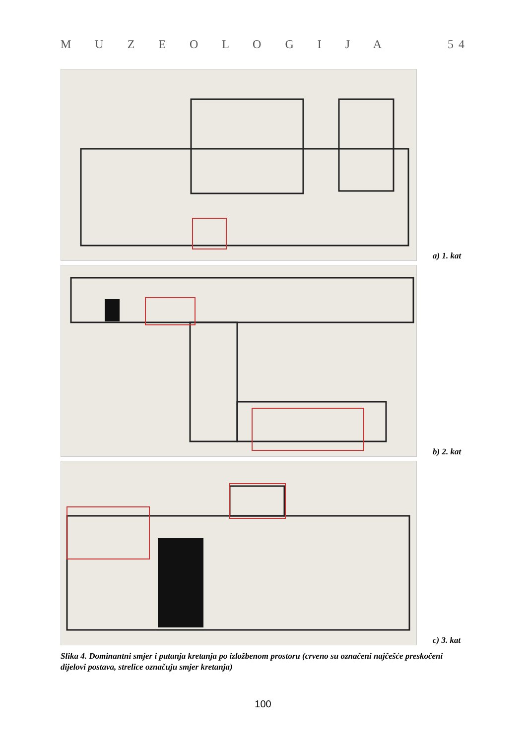M U Z E O L O G I J A 5 4
a) 1. kat
b) 2. kat
c) 3. kat
Slika 4. Dominantni smjer i putanja kretanja po izložbenom prostoru (crveno su označeni najčešće preskočeni dijelovi postava, strelice označuju smjer kretanja)
100